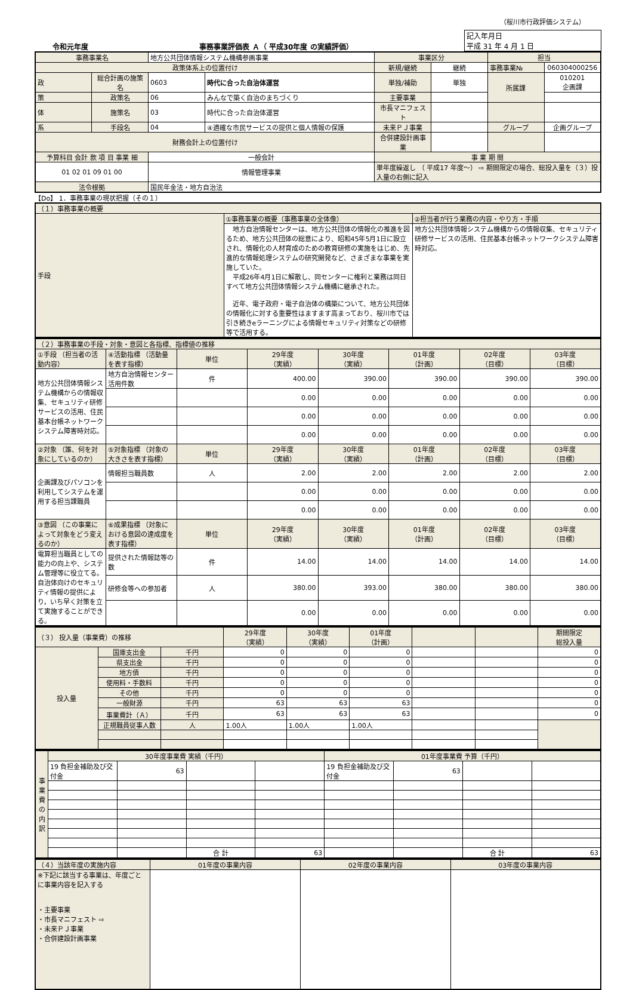（桜川市行政評価システム）
令和元年度 事務事業評価表 Ａ（ 平成30年度 の実績評価）
| 記入年月日 平成 31 年 4 月 1 日 |
| 事務事業名 | | 地方公共団体情報システム機構参画事業 | | 事業区分 | | 担当 | |
| 政策体系上の位置付け | | | | 新規/継続 | 継続 | 事務事業№ | 060304000256 |
| 政 | 総合計画の施策名 | 0603 | 時代に合った自治体運営 | 単独/補助 | 単独 | 所属課 | 010201 企画課 |
| 策 | 政策名 | 06 | みんなで築く自治のまちづくり | 主要事業 | | | |
| 体 | 施策名 | 03 | 時代に合った自治体運営 | 市長マニフェスト | | | |
| 系 | 手段名 | 04 | ④適確な市民サービスの提供と個人情報の保護 | 未来ＰＪ事業 | | グループ | 企画グループ |
| 財務会計上の位置付け | | | | 合併建設計画事業 | | | |
| 予算科目 会計 款 項 目 事業 細 | | 一般会計 | | 事 業 期 間 | | | |
| 01 02 01 09 01 00 | | 情報管理事業 | | 単年度繰返し （ 平成17 年度～） ⇨ 期間限定の場合、総投入量を（３）投入量の右側に記入 | | | |
| 法令根拠 | | 国民年金法・地方自治法 | | | | | |
【Do】 1．事務事業の現状把握（その１）
| （１）事務事業の概要 | | |
| 手段 | ①事務事業の概要（事務事業の全体像） | ②担当者が行う業務の内容・やり方・手順 |
| | 地方自治情報センターは、地方公共団体の情報化の推進を図るため、地方公共団体の総意により、昭和45年5月1日に設立され、情報化の人材育成のための教育研修の実施をはじめ、先進的な情報処理システムの研究開発など、さまざまな事業を実施していた。 平成26年4月1日に解散し、同センターに権利と業務は同日すべて地方公共団体情報システム機構に継承された。 近年、電子政府・電子自治体の構築について、地方公共団体の情報化に対する重要性はますます高まっており、桜川市では引き続きeラーニングによる情報セキュリティ対策などの研修等で活用する。 | 地方公共団体情報システム機構からの情報収集、セキュリティ研修サービスの活用、住民基本台帳ネットワークシステム障害時対応。 |
| （２）事務事業の手段・対象・意図と各指標、指標値の推移 | | | | | | | |
| ①手段 （担当者の活動内容） | ④活動指標 （活動量を表す指標） | 単位 | 29年度 （実績） | 30年度 （実績） | 01年度 （計画） | 02年度 （目標） | 03年度 （目標） |
| 地方公共団体情報システム機構からの情報収集、セキュリティ研修サービスの活用、住民基本台帳ネットワークシステム障害時対応。 | 地方自治情報センター活用件数 | 件 | 400.00 | 390.00 | 390.00 | 390.00 | 390.00 |
| | | | 0.00 | 0.00 | 0.00 | 0.00 | 0.00 |
| | | | 0.00 | 0.00 | 0.00 | 0.00 | 0.00 |
| | | | 0.00 | 0.00 | 0.00 | 0.00 | 0.00 |
| ②対象 （誰、何を対象にしているのか） | ⑤対象指標 （対象の大きさを表す指標） | 単位 | 29年度 （実績） | 30年度 （実績） | 01年度 （計画） | 02年度 （目標） | 03年度 （目標） |
| 企画課及びパソコンを利用してシステムを運用する担当課職員 | 情報担当職員数 | 人 | 2.00 | 2.00 | 2.00 | 2.00 | 2.00 |
| | | | 0.00 | 0.00 | 0.00 | 0.00 | 0.00 |
| | | | 0.00 | 0.00 | 0.00 | 0.00 | 0.00 |
| ③意図 （この事業によって対象をどう変えるのか） | ⑥成果指標 （対象における意図の達成度を表す指標） | 単位 | 29年度 （実績） | 30年度 （実績） | 01年度 （計画） | 02年度 （目標） | 03年度 （目標） |
| 電算担当職員としての能力の向上や、システム管理等に役立てる。自治体向けのセキュリティ情報の提供により，いち早く対策を立て実施することができる。 | 提供された情報誌等の数 | 件 | 14.00 | 14.00 | 14.00 | 14.00 | 14.00 |
| | 研修会等への参加者 | 人 | 380.00 | 393.00 | 380.00 | 380.00 | 380.00 |
| | | | 0.00 | 0.00 | 0.00 | 0.00 | 0.00 |
| （３） 投入量（事業費）の推移 | | | 29年度 （実績） | 30年度 （実績） | 01年度 （計画） | | | 期間限定 総投入量 |
| 投入量 | 国庫支出金 | 千円 | 0 | 0 | 0 | | | 0 |
| | 県支出金 | 千円 | 0 | 0 | 0 | | | 0 |
| | 地方債 | 千円 | 0 | 0 | 0 | | | 0 |
| | 使用料・手数料 | 千円 | 0 | 0 | 0 | | | 0 |
| | その他 | 千円 | 0 | 0 | 0 | | | 0 |
| | 一般財源 | 千円 | 63 | 63 | 63 | | | 0 |
| | 事業費計（Ａ） | 千円 | 63 | 63 | 63 | | | 0 |
| | 正規職員従事人数 | 人 | 1.00人 | 1.00人 | 1.00人 | | | |
| 事業費の内訳 | 30年度事業費 実績（千円） | | | | 01年度事業費 予算（千円） | | | |
| | 19 負担金補助及び交付金 | 63 | | | 19 負担金補助及び交付金 | 63 | | |
| | | | 合 計 | 63 | | | 合 計 | 63 |
| （４）当該年度の実施内容 | 01年度の事業内容 | 02年度の事業内容 | 03年度の事業内容 |
| ※下記に該当する事業は、年度ごとに事業内容を記入する ・主要事業 ・市長マニフェスト ⇨ ・未来ＰＪ事業 ・合併建設計画事業 | | | |